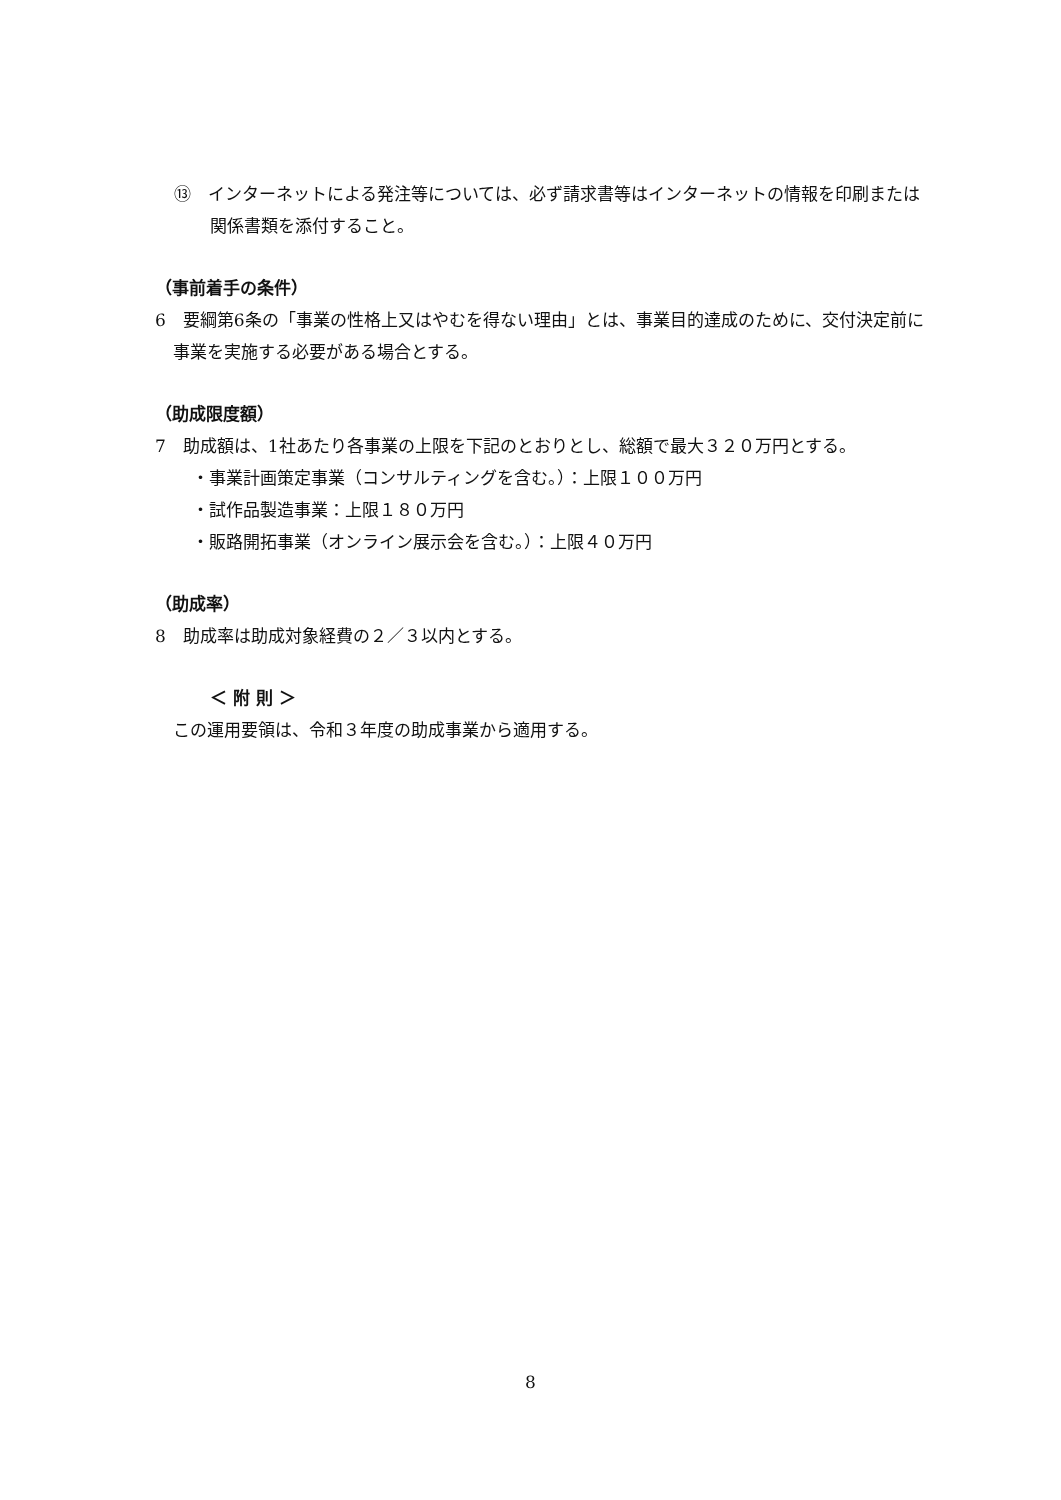⑬　インターネットによる発注等については、必ず請求書等はインターネットの情報を印刷または関係書類を添付すること。
（事前着手の条件）
6　要綱第6条の「事業の性格上又はやむを得ない理由」とは、事業目的達成のために、交付決定前に事業を実施する必要がある場合とする。
（助成限度額）
7　助成額は、1社あたり各事業の上限を下記のとおりとし、総額で最大３２０万円とする。
・事業計画策定事業（コンサルティングを含む。）：上限１００万円
・試作品製造事業：上限１８０万円
・販路開拓事業（オンライン展示会を含む。）：上限４０万円
（助成率）
8　助成率は助成対象経費の２／３以内とする。
＜ 附 則 ＞
この運用要領は、令和３年度の助成事業から適用する。
8